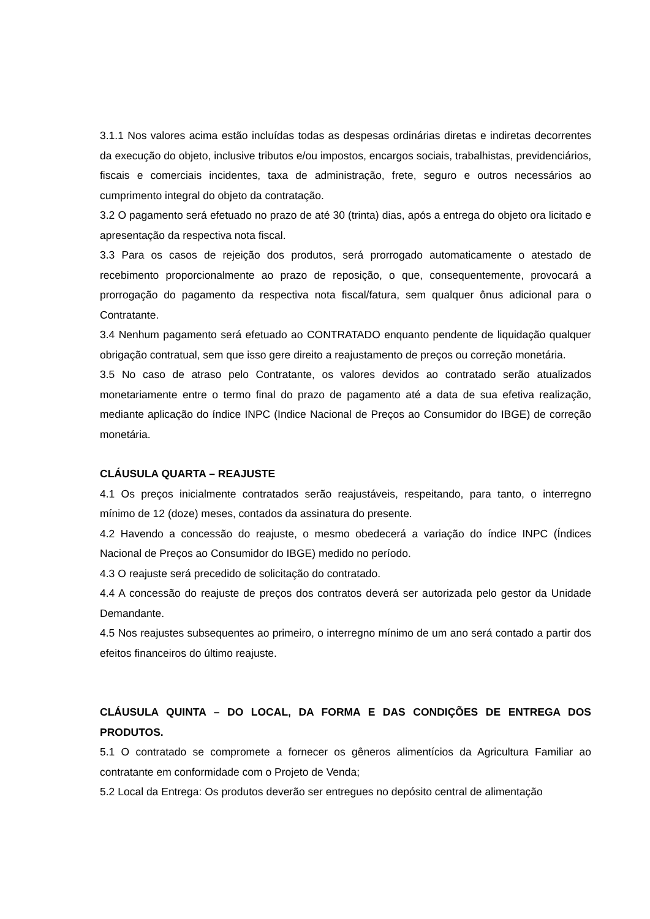3.1.1 Nos valores acima estão incluídas todas as despesas ordinárias diretas e indiretas decorrentes da execução do objeto, inclusive tributos e/ou impostos, encargos sociais, trabalhistas, previdenciários, fiscais e comerciais incidentes, taxa de administração, frete, seguro e outros necessários ao cumprimento integral do objeto da contratação.
3.2 O pagamento será efetuado no prazo de até 30 (trinta) dias, após a entrega do objeto ora licitado e apresentação da respectiva nota fiscal.
3.3 Para os casos de rejeição dos produtos, será prorrogado automaticamente o atestado de recebimento proporcionalmente ao prazo de reposição, o que, consequentemente, provocará a prorrogação do pagamento da respectiva nota fiscal/fatura, sem qualquer ônus adicional para o Contratante.
3.4 Nenhum pagamento será efetuado ao CONTRATADO enquanto pendente de liquidação qualquer obrigação contratual, sem que isso gere direito a reajustamento de preços ou correção monetária.
3.5 No caso de atraso pelo Contratante, os valores devidos ao contratado serão atualizados monetariamente entre o termo final do prazo de pagamento até a data de sua efetiva realização, mediante aplicação do índice INPC (Indice Nacional de Preços ao Consumidor do IBGE) de correção monetária.
CLÁUSULA QUARTA – REAJUSTE
4.1 Os preços inicialmente contratados serão reajustáveis, respeitando, para tanto, o interregno mínimo de 12 (doze) meses, contados da assinatura do presente.
4.2 Havendo a concessão do reajuste, o mesmo obedecerá a variação do índice INPC (Índices Nacional de Preços ao Consumidor do IBGE) medido no período.
4.3 O reajuste será precedido de solicitação do contratado.
4.4 A concessão do reajuste de preços dos contratos deverá ser autorizada pelo gestor da Unidade Demandante.
4.5 Nos reajustes subsequentes ao primeiro, o interregno mínimo de um ano será contado a partir dos efeitos financeiros do último reajuste.
CLÁUSULA QUINTA – DO LOCAL, DA FORMA E DAS CONDIÇÕES DE ENTREGA DOS PRODUTOS.
5.1 O contratado se compromete a fornecer os gêneros alimentícios da Agricultura Familiar ao contratante em conformidade com o Projeto de Venda;
5.2 Local da Entrega: Os produtos deverão ser entregues no depósito central de alimentação